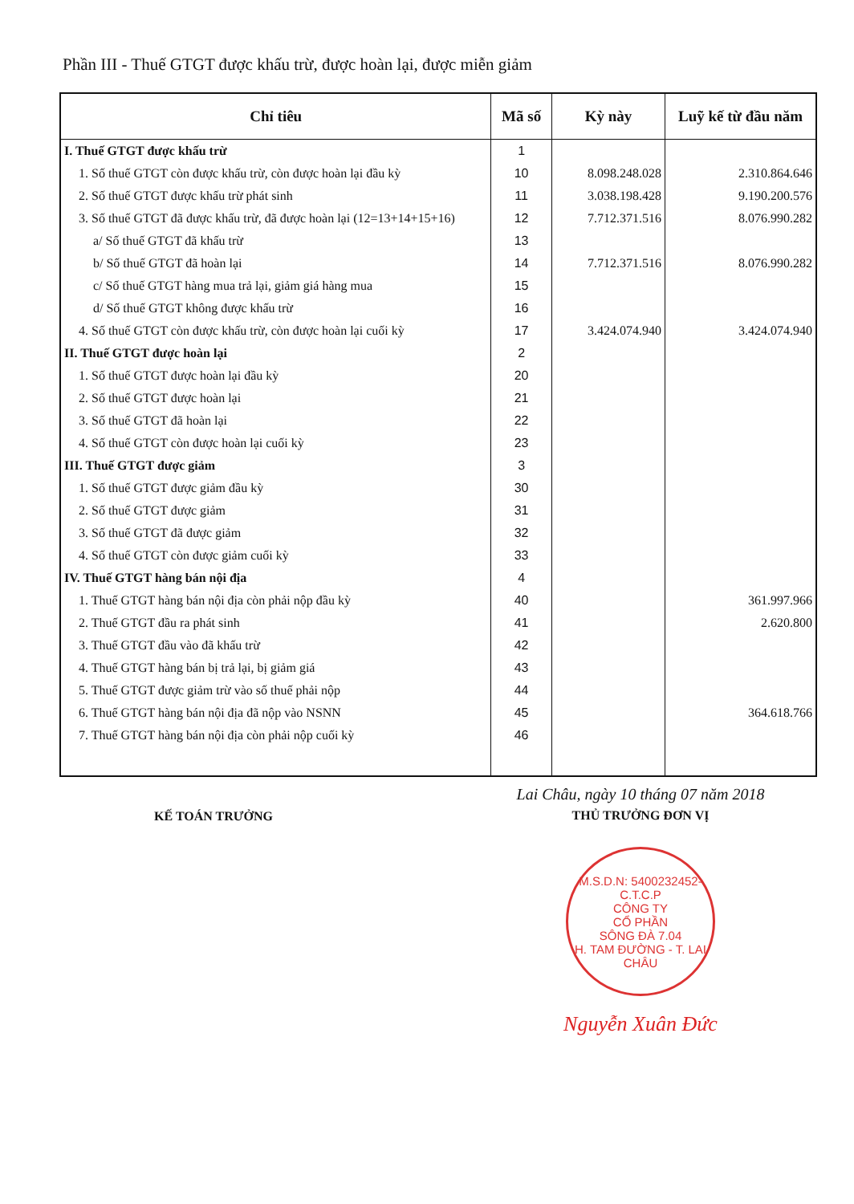Phần III - Thuế GTGT được khấu trừ, được hoàn lại, được miễn giảm
| Chỉ tiêu | Mã số | Kỳ này | Luỹ kế từ đầu năm |
| --- | --- | --- | --- |
| I. Thuế GTGT được khấu trừ | 1 | | |
| 1. Số thuế GTGT còn được khấu trừ, còn được hoàn lại đầu kỳ | 10 | 8.098.248.028 | 2.310.864.646 |
| 2. Số thuế GTGT được khấu trừ phát sinh | 11 | 3.038.198.428 | 9.190.200.576 |
| 3. Số thuế GTGT đã được khấu trừ, đã được hoàn lại (12=13+14+15+16) | 12 | 7.712.371.516 | 8.076.990.282 |
| a/ Số thuế GTGT đã khấu trừ | 13 | | |
| b/ Số thuế GTGT đã hoàn lại | 14 | 7.712.371.516 | 8.076.990.282 |
| c/ Số thuế GTGT hàng mua trả lại, giảm giá hàng mua | 15 | | |
| d/ Số thuế GTGT không được khấu trừ | 16 | | |
| 4. Số thuế GTGT còn được khấu trừ, còn được hoàn lại cuối kỳ | 17 | 3.424.074.940 | 3.424.074.940 |
| II. Thuế GTGT được hoàn lại | 2 | | |
| 1. Số thuế GTGT được hoàn lại đầu kỳ | 20 | | |
| 2. Số thuế GTGT được hoàn lại | 21 | | |
| 3. Số thuế GTGT đã hoàn lại | 22 | | |
| 4. Số thuế GTGT còn được hoàn lại cuối kỳ | 23 | | |
| III. Thuế GTGT được giảm | 3 | | |
| 1. Số thuế GTGT được giảm đầu kỳ | 30 | | |
| 2. Số thuế GTGT được giảm | 31 | | |
| 3. Số thuế GTGT đã được giảm | 32 | | |
| 4. Số thuế GTGT còn được giảm cuối kỳ | 33 | | |
| IV. Thuế GTGT hàng bán nội địa | 4 | | |
| 1. Thuế GTGT hàng bán nội địa còn phải nộp đầu kỳ | 40 | | 361.997.966 |
| 2. Thuế GTGT đầu ra phát sinh | 41 | | 2.620.800 |
| 3. Thuế GTGT đầu vào đã khấu trừ | 42 | | |
| 4. Thuế GTGT hàng bán bị trả lại, bị giảm giá | 43 | | |
| 5. Thuế GTGT được giảm trừ vào số thuế phải nộp | 44 | | |
| 6. Thuế GTGT hàng bán nội địa đã nộp vào NSNN | 45 | | 364.618.766 |
| 7. Thuế GTGT hàng bán nội địa còn phải nộp cuối kỳ | 46 | | |
KẾ TOÁN TRƯỞNG
Lai Châu, ngày 10 tháng 07 năm 2018
THỦ TRƯỞNG ĐƠN VỊ
M.S.D.N: 5400232452-C.T.C.P
CÔNG TY
CỔ PHẦN
SÔNG ĐÀ 7.04
H. TAM ĐƯỜNG - T. LAI CHÂU
Nguyễn Xuân Đức